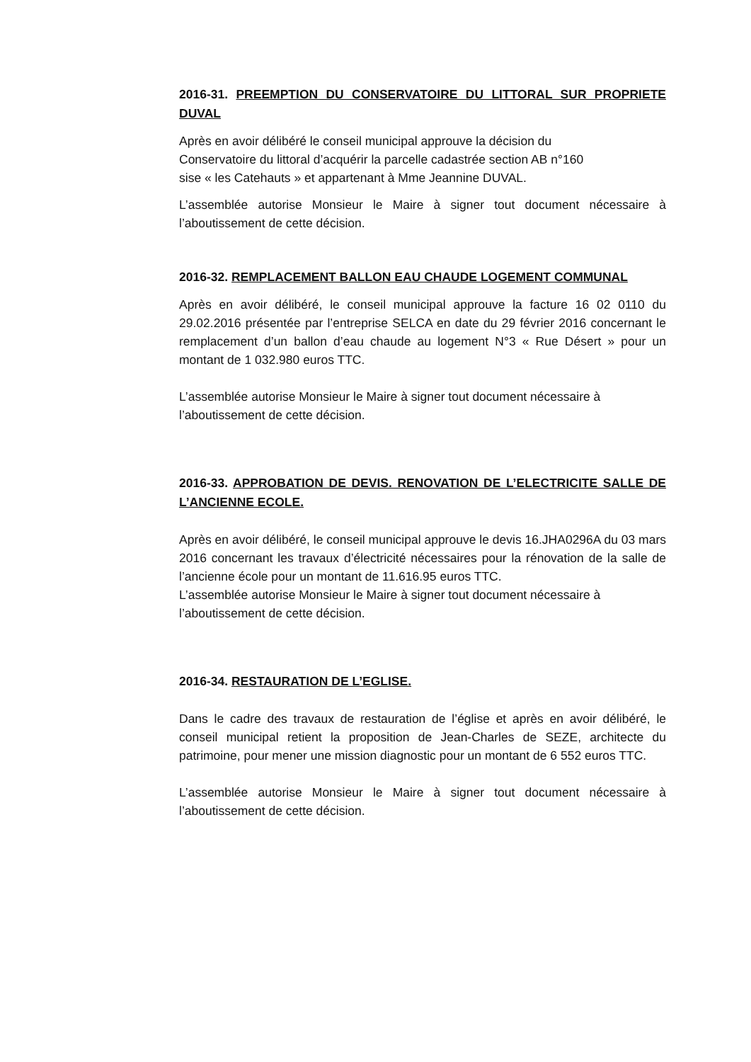2016-31. PREEMPTION DU CONSERVATOIRE DU LITTORAL SUR PROPRIETE DUVAL
Après en avoir délibéré le conseil municipal approuve la décision du
Conservatoire du littoral d’acquérir la parcelle cadastrée section AB n°160
sise « les Catehauts » et appartenant à Mme Jeannine DUVAL.
L’assemblée autorise Monsieur le Maire à signer tout document nécessaire à l’aboutissement de cette décision.
2016-32. REMPLACEMENT BALLON EAU CHAUDE LOGEMENT COMMUNAL
Après en avoir délibéré, le conseil municipal approuve la facture 16 02 0110 du 29.02.2016 présentée par l’entreprise SELCA en date du 29 février 2016 concernant le remplacement d’un ballon d’eau chaude au logement N°3 « Rue Désert » pour un montant de 1 032.980 euros TTC.
L’assemblée autorise Monsieur le Maire à signer tout document nécessaire à
l’aboutissement de cette décision.
2016-33. APPROBATION DE DEVIS. RENOVATION DE L’ELECTRICITE SALLE DE L’ANCIENNE ECOLE.
Après en avoir délibéré, le conseil municipal approuve le devis 16.JHA0296A du 03 mars 2016 concernant les travaux d’électricité nécessaires pour la rénovation de la salle de l’ancienne école pour un montant de 11.616.95 euros TTC.
L’assemblée autorise Monsieur le Maire à signer tout document nécessaire à
l’aboutissement de cette décision.
2016-34. RESTAURATION DE L’EGLISE.
Dans le cadre des travaux de restauration de l’église et après en avoir délibéré, le conseil municipal retient la proposition de Jean-Charles de SEZE, architecte du patrimoine, pour mener une mission diagnostic pour un montant de 6 552 euros TTC.
L’assemblée autorise Monsieur le Maire à signer tout document nécessaire à l’aboutissement de cette décision.